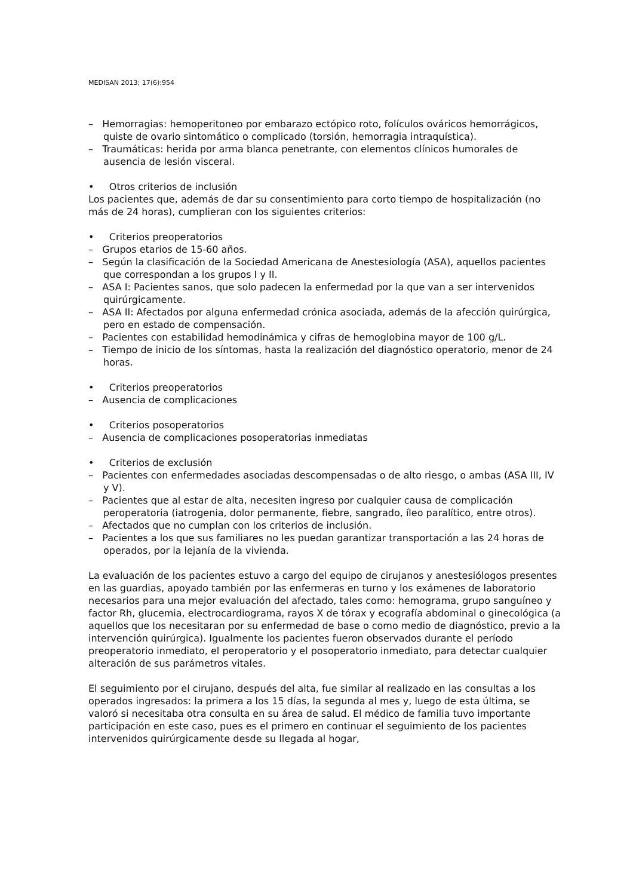MEDISAN 2013; 17(6):954
– Hemorragias: hemoperitoneo por embarazo ectópico roto, folículos ováricos hemorrágicos, quiste de ovario sintomático o complicado (torsión, hemorragia intraquística).
– Traumáticas: herida por arma blanca penetrante, con elementos clínicos humorales de ausencia de lesión visceral.
• Otros criterios de inclusión
Los pacientes que, además de dar su consentimiento para corto tiempo de hospitalización (no más de 24 horas), cumplieran con los siguientes criterios:
• Criterios preoperatorios
– Grupos etarios de 15-60 años.
– Según la clasificación de la Sociedad Americana de Anestesiología (ASA), aquellos pacientes que correspondan a los grupos I y II.
– ASA I: Pacientes sanos, que solo padecen la enfermedad por la que van a ser intervenidos quirúrgicamente.
– ASA II: Afectados por alguna enfermedad crónica asociada, además de la afección quirúrgica, pero en estado de compensación.
– Pacientes con estabilidad hemodinámica y cifras de hemoglobina mayor de 100 g/L.
– Tiempo de inicio de los síntomas, hasta la realización del diagnóstico operatorio, menor de 24 horas.
• Criterios preoperatorios
– Ausencia de complicaciones
• Criterios posoperatorios
– Ausencia de complicaciones posoperatorias inmediatas
• Criterios de exclusión
– Pacientes con enfermedades asociadas descompensadas o de alto riesgo, o ambas (ASA III, IV y V).
– Pacientes que al estar de alta, necesiten ingreso por cualquier causa de complicación peroperatoria (iatrogenia, dolor permanente, fiebre, sangrado, íleo paralítico, entre otros).
– Afectados que no cumplan con los criterios de inclusión.
– Pacientes a los que sus familiares no les puedan garantizar transportación a las 24 horas de operados, por la lejanía de la vivienda.
La evaluación de los pacientes estuvo a cargo del equipo de cirujanos y anestesiólogos presentes en las guardias, apoyado también por las enfermeras en turno y los exámenes de laboratorio necesarios para una mejor evaluación del afectado, tales como: hemograma, grupo sanguíneo y factor Rh, glucemia, electrocardiograma, rayos X de tórax y ecografía abdominal o ginecológica (a aquellos que los necesitaran por su enfermedad de base o como medio de diagnóstico, previo a la intervención quirúrgica). Igualmente los pacientes fueron observados durante el período preoperatorio inmediato, el peroperatorio y el posoperatorio inmediato, para detectar cualquier alteración de sus parámetros vitales.
El seguimiento por el cirujano, después del alta, fue similar al realizado en las consultas a los operados ingresados: la primera a los 15 días, la segunda al mes y, luego de esta última, se valoró si necesitaba otra consulta en su área de salud. El médico de familia tuvo importante participación en este caso, pues es el primero en continuar el seguimiento de los pacientes intervenidos quirúrgicamente desde su llegada al hogar,